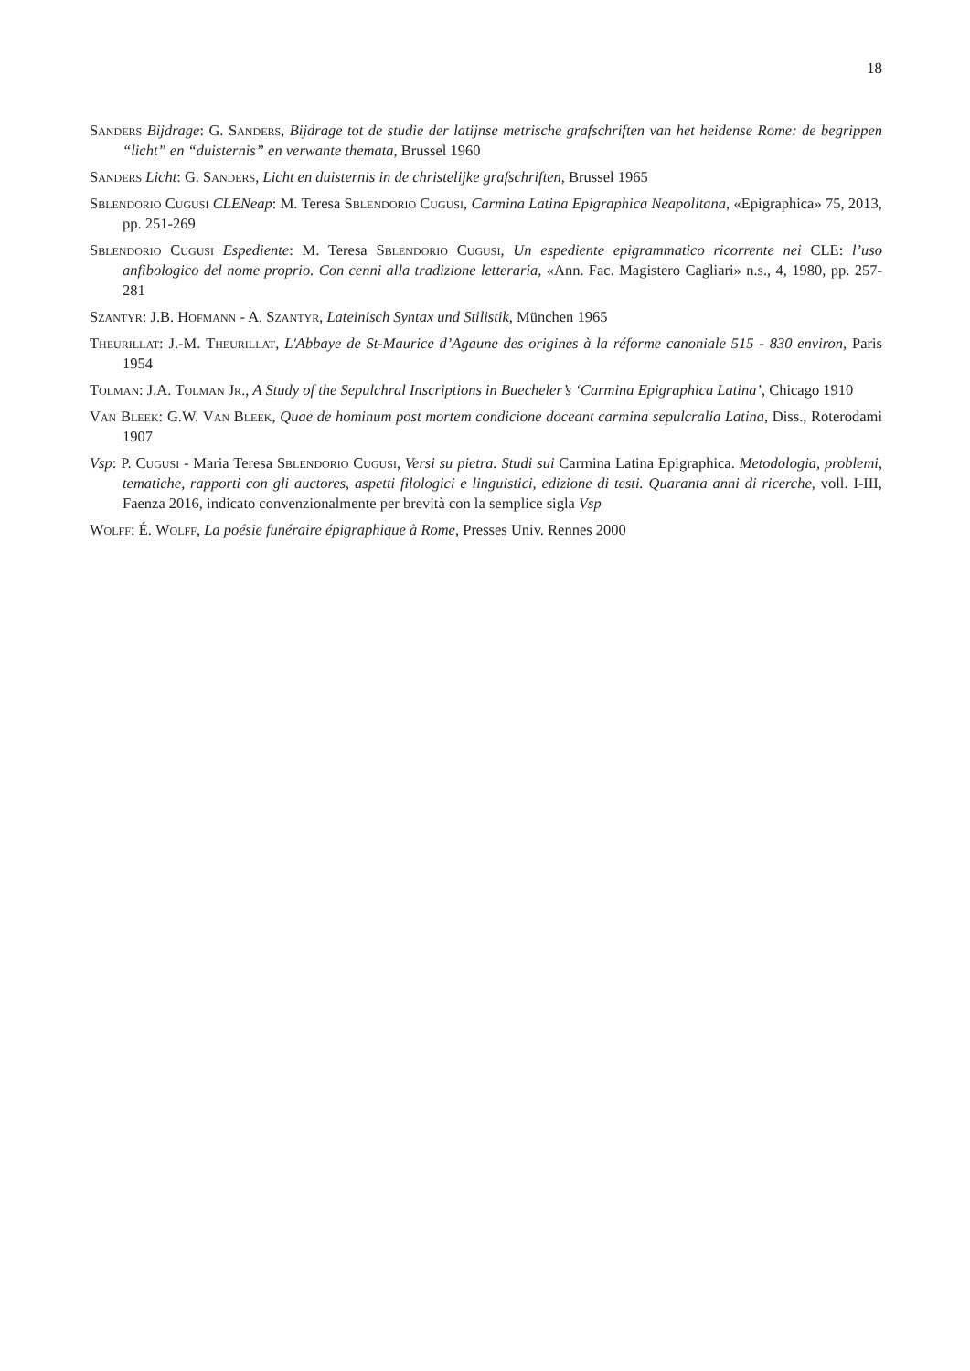18
Sanders Bijdrage: G. Sanders, Bijdrage tot de studie der latijnse metrische grafschriften van het heidense Rome: de begrippen “licht” en “duisternis” en verwante themata, Brussel 1960
Sanders Licht: G. Sanders, Licht en duisternis in de christelijke grafschriften, Brussel 1965
Sblendorio Cugusi CLENeap: M. Teresa Sblendorio Cugusi, Carmina Latina Epigraphica Neapolitana, «Epigraphica» 75, 2013, pp. 251-269
Sblendorio Cugusi Espediente: M. Teresa Sblendorio Cugusi, Un espediente epigrammatico ricorrente nei CLE: l’uso anfibologico del nome proprio. Con cenni alla tradizione letteraria, «Ann. Fac. Magistero Cagliari» n.s., 4, 1980, pp. 257-281
Szantyr: J.B. Hofmann - A. Szantyr, Lateinisch Syntax und Stilistik, München 1965
Theurillat: J.-M. Theurillat, L'Abbaye de St-Maurice d’Agaune des origines à la réforme canoniale 515 - 830 environ, Paris 1954
Tolman: J.A. Tolman Jr., A Study of the Sepulchral Inscriptions in Buecheler’s ‘Carmina Epigraphica Latina’, Chicago 1910
Van Bleek: G.W. Van Bleek, Quae de hominum post mortem condicione doceant carmina sepulcralia Latina, Diss., Roterodami 1907
Vsp: P. Cugusi - Maria Teresa Sblendorio Cugusi, Versi su pietra. Studi sui Carmina Latina Epigraphica. Metodologia, problemi, tematiche, rapporti con gli auctores, aspetti filologici e linguistici, edizione di testi. Quaranta anni di ricerche, voll. I-III, Faenza 2016, indicato convenzionalmente per brevità con la semplice sigla Vsp
Wolff: É. Wolff, La poésie funéraire épigraphique à Rome, Presses Univ. Rennes 2000